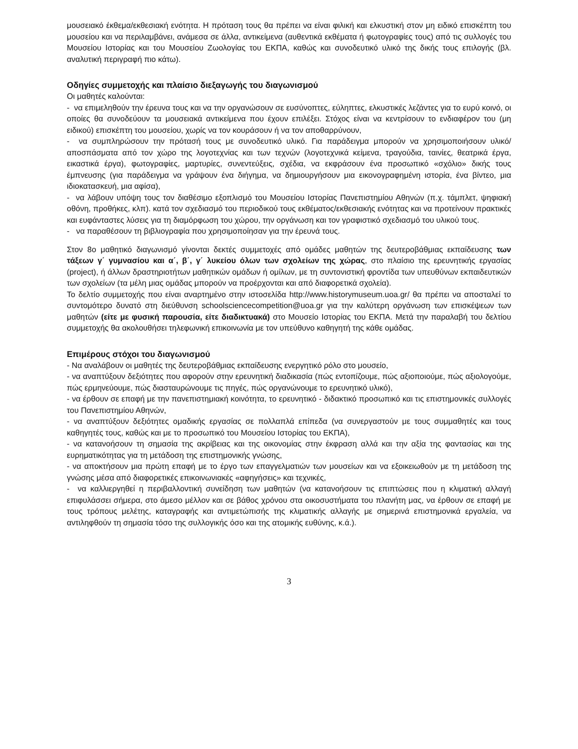μουσειακό έκθεμα/εκθεσιακή ενότητα. Η πρόταση τους θα πρέπει να είναι φιλική και ελκυστική στον μη ειδικό επισκέπτη του μουσείου και να περιλαμβάνει, ανάμεσα σε άλλα, αντικείμενα (αυθεντικά εκθέματα ή φωτογραφίες τους) από τις συλλογές του Μουσείου Ιστορίας και του Μουσείου Ζωολογίας του ΕΚΠΑ, καθώς και συνοδευτικό υλικό της δικής τους επιλογής (βλ. αναλυτική περιγραφή πιο κάτω).
Οδηγίες συμμετοχής και πλαίσιο διεξαγωγής του διαγωνισμού
Οι μαθητές καλούνται:
- να επιμεληθούν την έρευνα τους και να την οργανώσουν σε ευσύνοπτες, εύληπτες, ελκυστικές λεζάντες για το ευρύ κοινό, οι οποίες θα συνοδεύουν τα μουσειακά αντικείμενα που έχουν επιλέξει. Στόχος είναι να κεντρίσουν το ενδιαφέρον του (μη ειδικού) επισκέπτη του μουσείου, χωρίς να τον κουράσουν ή να τον αποθαρρύνουν,
- να συμπληρώσουν την πρότασή τους με συνοδευτικό υλικό. Για παράδειγμα μπορούν να χρησιμοποιήσουν υλικό/αποσπάσματα από τον χώρο της λογοτεχνίας και των τεχνών (λογοτεχνικά κείμενα, τραγούδια, ταινίες, θεατρικά έργα, εικαστικά έργα), φωτογραφίες, μαρτυρίες, συνεντεύξεις, σχέδια, να εκφράσουν ένα προσωπικό «σχόλιο» δικής τους έμπνευσης (για παράδειγμα να γράψουν ένα διήγημα, να δημιουργήσουν μια εικονογραφημένη ιστορία, ένα βίντεο, μια ιδιοκατασκευή, μια αφίσα),
- να λάβουν υπόψη τους τον διαθέσιμο εξοπλισμό του Μουσείου Ιστορίας Πανεπιστημίου Αθηνών (π.χ. τάμπλετ, ψηφιακή οθόνη, προθήκες, κλπ). κατά τον σχεδιασμό του περιοδικού τους εκθέματος/εκθεσιακής ενότητας και να προτείνουν πρακτικές και ευφάνταστες λύσεις για τη διαμόρφωση του χώρου, την οργάνωση και τον γραφιστικό σχεδιασμό του υλικού τους.
- να παραθέσουν τη βιβλιογραφία που χρησιμοποίησαν για την έρευνά τους.
Στον 8ο μαθητικό διαγωνισμό γίνονται δεκτές συμμετοχές από ομάδες μαθητών της δευτεροβάθμιας εκπαίδευσης των τάξεων γ΄ γυμνασίου και α΄, β΄, γ΄ λυκείου όλων των σχολείων της χώρας, στο πλαίσιο της ερευνητικής εργασίας (project), ή άλλων δραστηριοτήτων μαθητικών ομάδων ή ομίλων, με τη συντονιστική φροντίδα των υπευθύνων εκπαιδευτικών των σχολείων (τα μέλη μιας ομάδας μπορούν να προέρχονται και από διαφορετικά σχολεία).
Το δελτίο συμμετοχής που είναι αναρτημένο στην ιστοσελίδα http://www.historymuseum.uoa.gr/ θα πρέπει να αποσταλεί το συντομότερο δυνατό στη διεύθυνση schoolsciencecompetition@uoa.gr για την καλύτερη οργάνωση των επισκέψεων των μαθητών (είτε με φυσική παρουσία, είτε διαδικτυακά) στο Μουσείο Ιστορίας του ΕΚΠΑ. Μετά την παραλαβή του δελτίου συμμετοχής θα ακολουθήσει τηλεφωνική επικοινωνία με τον υπεύθυνο καθηγητή της κάθε ομάδας.
Επιμέρους στόχοι του διαγωνισμού
- Να αναλάβουν οι μαθητές της δευτεροβάθμιας εκπαίδευσης ενεργητικό ρόλο στο μουσείο,
- να αναπτύξουν δεξιότητες που αφορούν στην ερευνητική διαδικασία (πώς εντοπίζουμε, πώς αξιοποιούμε, πώς αξιολογούμε, πώς ερμηνεύουμε, πώς διασταυρώνουμε τις πηγές, πώς οργανώνουμε το ερευνητικό υλικό),
- να έρθουν σε επαφή με την πανεπιστημιακή κοινότητα, το ερευνητικό - διδακτικό προσωπικό και τις επιστημονικές συλλογές του Πανεπιστημίου Αθηνών,
- να αναπτύξουν δεξιότητες ομαδικής εργασίας σε πολλαπλά επίπεδα (να συνεργαστούν με τους συμμαθητές και τους καθηγητές τους, καθώς και με το προσωπικό του Μουσείου Ιστορίας του ΕΚΠΑ),
- να κατανοήσουν τη σημασία της ακρίβειας και της οικονομίας στην έκφραση αλλά και την αξία της φαντασίας και της ευρηματικότητας για τη μετάδοση της επιστημονικής γνώσης,
- να αποκτήσουν μια πρώτη επαφή με το έργο των επαγγελματιών των μουσείων και να εξοικειωθούν με τη μετάδοση της γνώσης μέσα από διαφορετικές επικοινωνιακές «αφηγήσεις» και τεχνικές,
- να καλλιεργηθεί η περιβαλλοντική συνείδηση των μαθητών (να κατανοήσουν τις επιπτώσεις που η κλιματική αλλαγή επιφυλάσσει σήμερα, στο άμεσο μέλλον και σε βάθος χρόνου στα οικοσυστήματα του πλανήτη μας, να έρθουν σε επαφή με τους τρόπους μελέτης, καταγραφής και αντιμετώπισής της κλιματικής αλλαγής με σημερινά επιστημονικά εργαλεία, να αντιληφθούν τη σημασία τόσο της συλλογικής όσο και της ατομικής ευθύνης, κ.ά.).
3